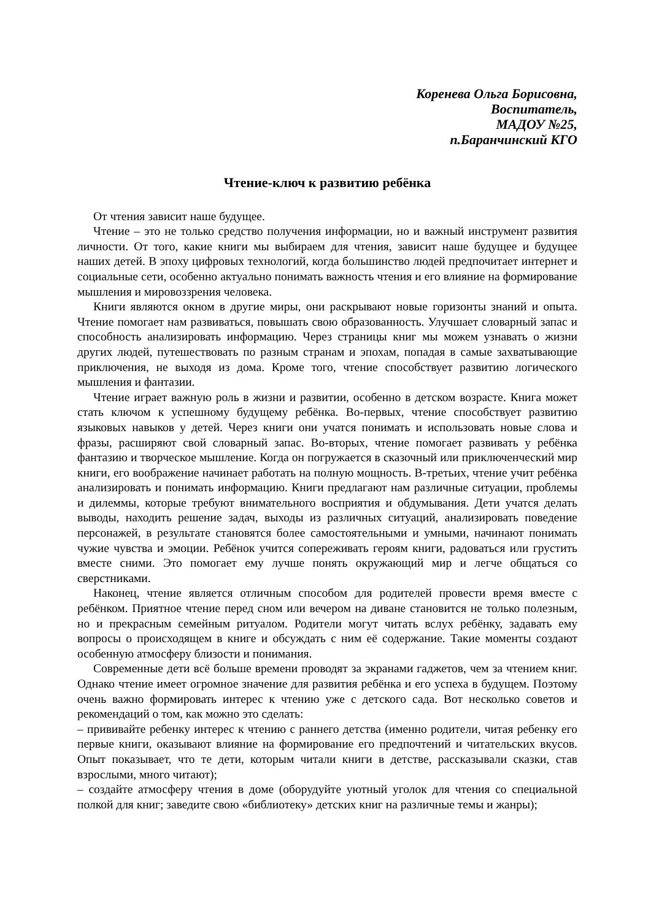Коренева Ольга Борисовна,
Воспитатель,
МАДОУ №25,
п.Баранчинский КГО
Чтение-ключ к развитию ребёнка
От чтения зависит наше будущее.
Чтение – это не только средство получения информации, но и важный инструмент развития личности. От того, какие книги мы выбираем для чтения, зависит наше будущее и будущее наших детей. В эпоху цифровых технологий, когда большинство людей предпочитает интернет и социальные сети, особенно актуально понимать важность чтения и его влияние на формирование мышления и мировоззрения человека.
Книги являются окном в другие миры, они раскрывают новые горизонты знаний и опыта. Чтение помогает нам развиваться, повышать свою образованность. Улучшает словарный запас и способность анализировать информацию. Через страницы книг мы можем узнавать о жизни других людей, путешествовать по разным странам и эпохам, попадая в самые захватывающие приключения, не выходя из дома. Кроме того, чтение способствует развитию логического мышления и фантазии.
Чтение играет важную роль в жизни и развитии, особенно в детском возрасте. Книга может стать ключом к успешному будущему ребёнка. Во-первых, чтение способствует развитию языковых навыков у детей. Через книги они учатся понимать и использовать новые слова и фразы, расширяют свой словарный запас. Во-вторых, чтение помогает развивать у ребёнка фантазию и творческое мышление. Когда он погружается в сказочный или приключенческий мир книги, его воображение начинает работать на полную мощность. В-третьих, чтение учит ребёнка анализировать и понимать информацию. Книги предлагают нам различные ситуации, проблемы и дилеммы, которые требуют внимательного восприятия и обдумывания. Дети учатся делать выводы, находить решение задач, выходы из различных ситуаций, анализировать поведение персонажей, в результате становятся более самостоятельными и умными, начинают понимать чужие чувства и эмоции. Ребёнок учится сопереживать героям книги, радоваться или грустить вместе сними. Это помогает ему лучше понять окружающий мир и легче общаться со сверстниками.
Наконец, чтение является отличным способом для родителей провести время вместе с ребёнком. Приятное чтение перед сном или вечером на диване становится не только полезным, но и прекрасным семейным ритуалом. Родители могут читать вслух ребёнку, задавать ему вопросы о происходящем в книге и обсуждать с ним её содержание. Такие моменты создают особенную атмосферу близости и понимания.
Современные дети всё больше времени проводят за экранами гаджетов, чем за чтением книг. Однако чтение имеет огромное значение для развития ребёнка и его успеха в будущем. Поэтому очень важно формировать интерес к чтению уже с детского сада. Вот несколько советов и рекомендаций о том, как можно это сделать:
– прививайте ребенку интерес к чтению с раннего детства (именно родители, читая ребенку его первые книги, оказывают влияние на формирование его предпочтений и читательских вкусов. Опыт показывает, что те дети, которым читали книги в детстве, рассказывали сказки, став взрослыми, много читают);
– создайте атмосферу чтения в доме (оборудуйте уютный уголок для чтения со специальной полкой для книг; заведите свою «библиотеку» детских книг на различные темы и жанры);